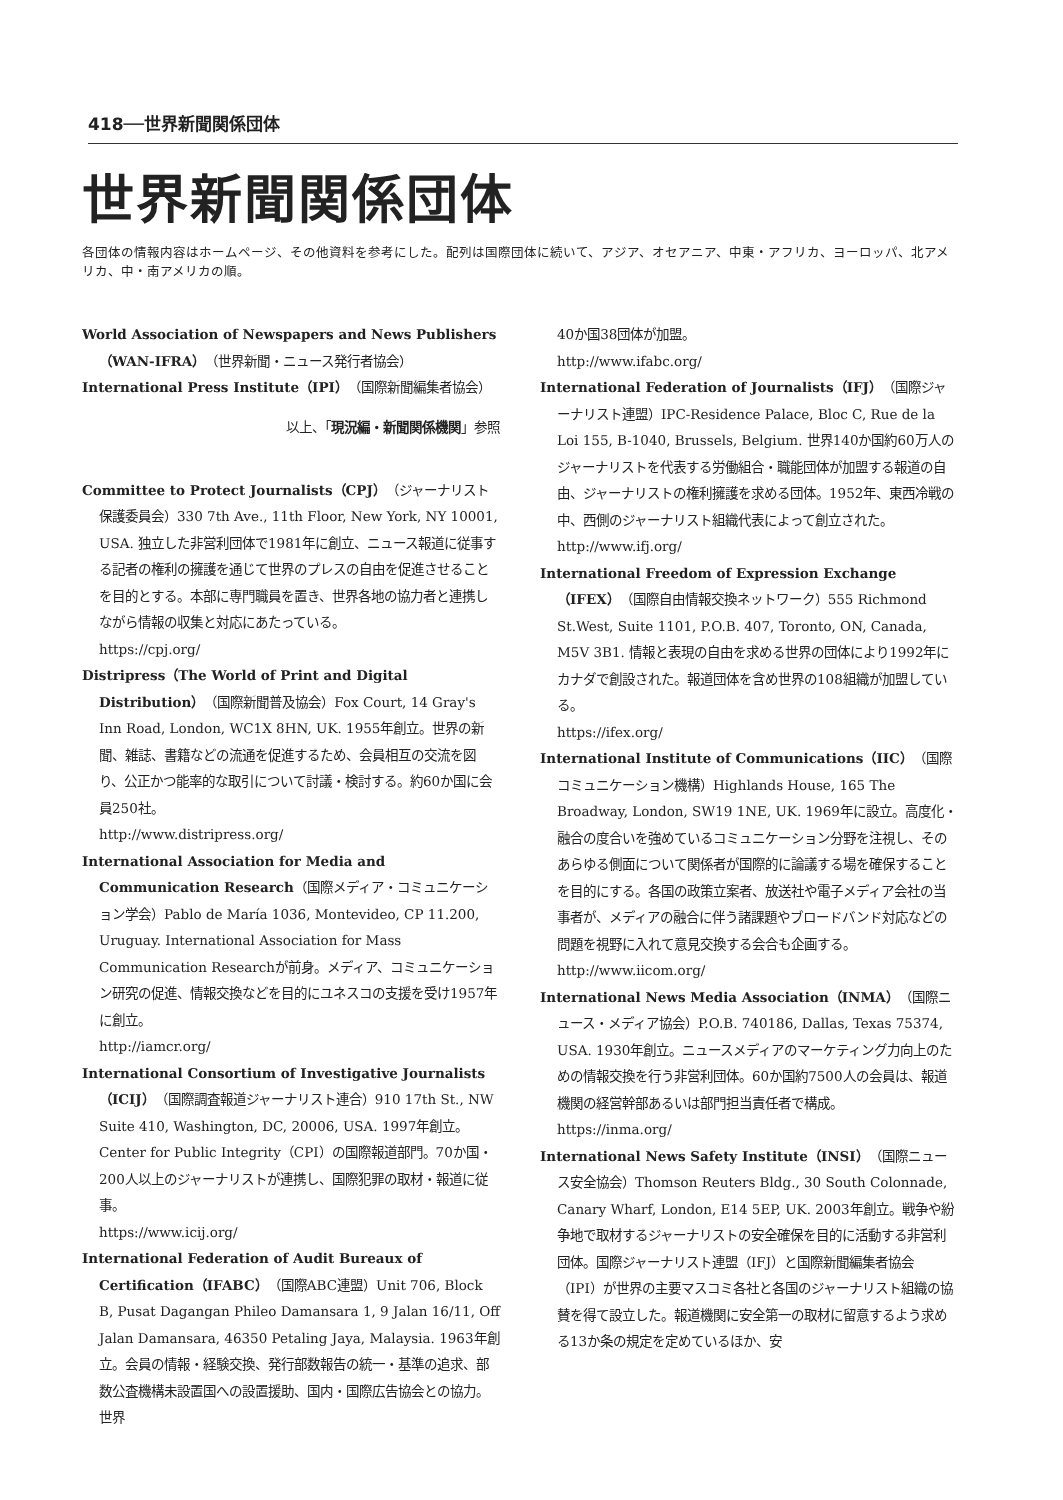418──世界新聞関係団体
世界新聞関係団体
各団体の情報内容はホームページ、その他資料を参考にした。配列は国際団体に続いて、アジア、オセアニア、中東・アフリカ、ヨーロッパ、北アメリカ、中・南アメリカの順。
World Association of Newspapers and News Publishers（WAN-IFRA）（世界新聞・ニュース発行者協会）
International Press Institute（IPI）（国際新聞編集者協会）
以上、「現況編・新聞関係機関」参照
Committee to Protect Journalists（CPJ）（ジャーナリスト保護委員会）330 7th Ave., 11th Floor, New York, NY 10001, USA. 独立した非営利団体で1981年に創立、ニュース報道に従事する記者の権利の擁護を通じて世界のプレスの自由を促進させることを目的とする。本部に専門職員を置き、世界各地の協力者と連携しながら情報の収集と対応にあたっている。
https://cpj.org/
Distripress（The World of Print and Digital Distribution）（国際新聞普及協会）Fox Court, 14 Gray's Inn Road, London, WC1X 8HN, UK. 1955年創立。世界の新聞、雑誌、書籍などの流通を促進するため、会員相互の交流を図り、公正かつ能率的な取引について討議・検討する。約60か国に会員250社。
http://www.distripress.org/
International Association for Media and Communication Research（国際メディア・コミュニケーション学会）Pablo de María 1036, Montevideo, CP 11.200, Uruguay. International Association for Mass Communication Researchが前身。メディア、コミュニケーション研究の促進、情報交換などを目的にユネスコの支援を受け1957年に創立。
http://iamcr.org/
International Consortium of Investigative Journalists（ICIJ）（国際調査報道ジャーナリスト連合）910 17th St., NW Suite 410, Washington, DC, 20006, USA. 1997年創立。Center for Public Integrity（CPI）の国際報道部門。70か国・200人以上のジャーナリストが連携し、国際犯罪の取材・報道に従事。
https://www.icij.org/
International Federation of Audit Bureaux of Certification（IFABC）（国際ABC連盟）Unit 706, Block B, Pusat Dagangan Phileo Damansara 1, 9 Jalan 16/11, Off Jalan Damansara, 46350 Petaling Jaya, Malaysia. 1963年創立。会員の情報・経験交換、発行部数報告の統一・基準の追求、部数公査機構未設置国への設置援助、国内・国際広告協会との協力。世界
40か国38団体が加盟。
http://www.ifabc.org/
International Federation of Journalists（IFJ）（国際ジャーナリスト連盟）IPC-Residence Palace, Bloc C, Rue de la Loi 155, B-1040, Brussels, Belgium. 世界140か国約60万人のジャーナリストを代表する労働組合・職能団体が加盟する報道の自由、ジャーナリストの権利擁護を求める団体。1952年、東西冷戦の中、西側のジャーナリスト組織代表によって創立された。
http://www.ifj.org/
International Freedom of Expression Exchange（IFEX）（国際自由情報交換ネットワーク）555 Richmond St.West, Suite 1101, P.O.B. 407, Toronto, ON, Canada, M5V 3B1. 情報と表現の自由を求める世界の団体により1992年にカナダで創設された。報道団体を含め世界の108組織が加盟している。
https://ifex.org/
International Institute of Communications（IIC）（国際コミュニケーション機構）Highlands House, 165 The Broadway, London, SW19 1NE, UK. 1969年に設立。高度化・融合の度合いを強めているコミュニケーション分野を注視し、そのあらゆる側面について関係者が国際的に論議する場を確保することを目的にする。各国の政策立案者、放送社や電子メディア会社の当事者が、メディアの融合に伴う諸課題やブロードバンド対応などの問題を視野に入れて意見交換する会合も企画する。
http://www.iicom.org/
International News Media Association（INMA）（国際ニュース・メディア協会）P.O.B. 740186, Dallas, Texas 75374, USA. 1930年創立。ニュースメディアのマーケティング力向上のための情報交換を行う非営利団体。60か国約7500人の会員は、報道機関の経営幹部あるいは部門担当責任者で構成。
https://inma.org/
International News Safety Institute（INSI）（国際ニュース安全協会）Thomson Reuters Bldg., 30 South Colonnade, Canary Wharf, London, E14 5EP, UK. 2003年創立。戦争や紛争地で取材するジャーナリストの安全確保を目的に活動する非営利団体。国際ジャーナリスト連盟（IFJ）と国際新聞編集者協会（IPI）が世界の主要マスコミ各社と各国のジャーナリスト組織の協賛を得て設立した。報道機関に安全第一の取材に留意するよう求める13か条の規定を定めているほか、安